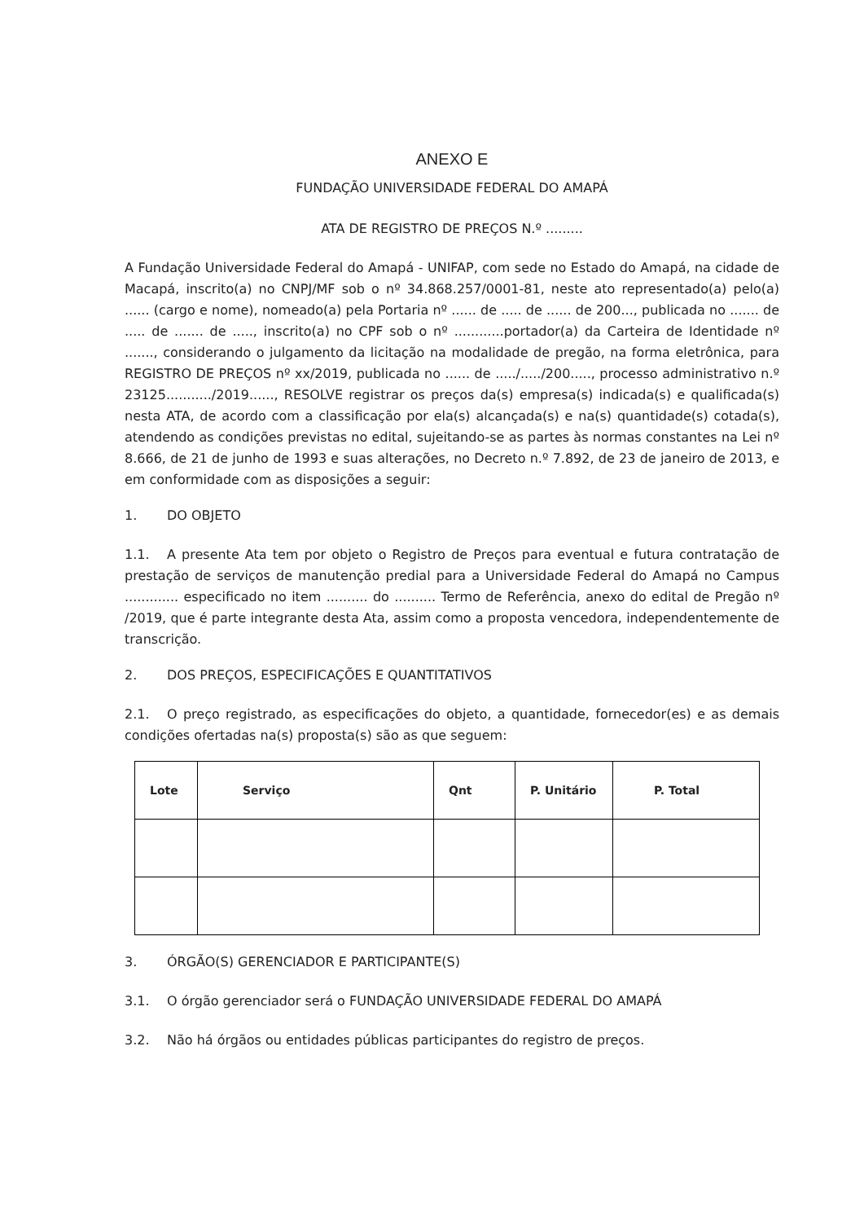ANEXO E
FUNDAÇÃO UNIVERSIDADE FEDERAL DO AMAPÁ
ATA DE REGISTRO DE PREÇOS N.º .........
A Fundação Universidade Federal do Amapá - UNIFAP, com sede no Estado do Amapá, na cidade de Macapá, inscrito(a) no CNPJ/MF sob o nº 34.868.257/0001-81, neste ato representado(a) pelo(a) ...... (cargo e nome), nomeado(a) pela Portaria nº ...... de ..... de ...... de 200..., publicada no ....... de ..... de ....... de ....., inscrito(a) no CPF sob o nº ............portador(a) da Carteira de Identidade nº ......., considerando o julgamento da licitação na modalidade de pregão, na forma eletrônica, para REGISTRO DE PREÇOS nº xx/2019, publicada no ...... de ...../...../200....., processo administrativo n.º 23125.........../2019......, RESOLVE registrar os preços da(s) empresa(s) indicada(s) e qualificada(s) nesta ATA, de acordo com a classificação por ela(s) alcançada(s) e na(s) quantidade(s) cotada(s), atendendo as condições previstas no edital, sujeitando-se as partes às normas constantes na Lei nº 8.666, de 21 de junho de 1993 e suas alterações, no Decreto n.º 7.892, de 23 de janeiro de 2013, e em conformidade com as disposições a seguir:
1. DO OBJETO
1.1. A presente Ata tem por objeto o Registro de Preços para eventual e futura contratação de prestação de serviços de manutenção predial para a Universidade Federal do Amapá no Campus ............. especificado no item .......... do .......... Termo de Referência, anexo do edital de Pregão nº /2019, que é parte integrante desta Ata, assim como a proposta vencedora, independentemente de transcrição.
2. DOS PREÇOS, ESPECIFICAÇÕES E QUANTITATIVOS
2.1. O preço registrado, as especificações do objeto, a quantidade, fornecedor(es) e as demais condições ofertadas na(s) proposta(s) são as que seguem:
| Lote | Serviço | Qnt | P. Unitário | P. Total |
| --- | --- | --- | --- | --- |
3. ÓRGÃO(S) GERENCIADOR E PARTICIPANTE(S)
3.1. O órgão gerenciador será o FUNDAÇÃO UNIVERSIDADE FEDERAL DO AMAPÁ
3.2. Não há órgãos ou entidades públicas participantes do registro de preços.